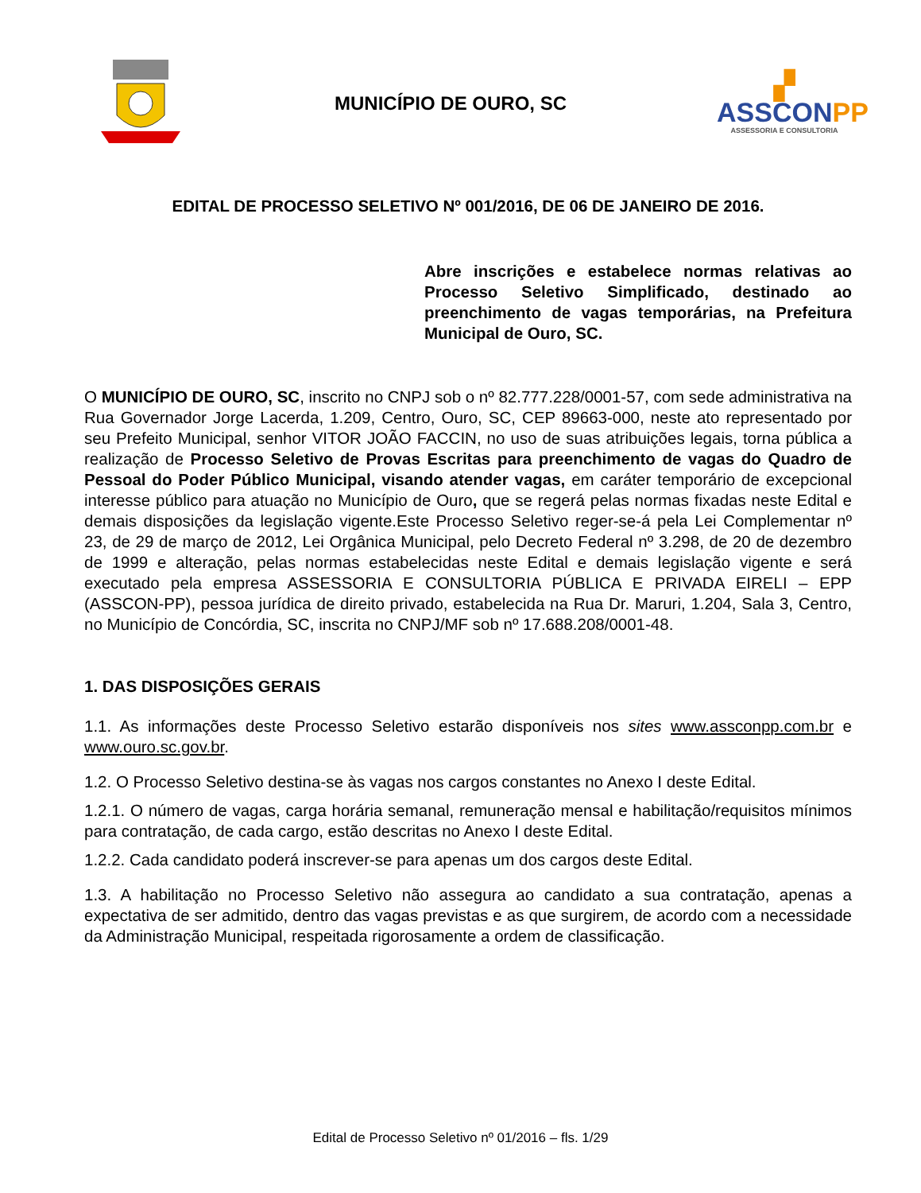MUNICÍPIO DE OURO, SC
▞
ASSCONPP
ASSESSORIA E CONSULTORIA
EDITAL DE PROCESSO SELETIVO Nº 001/2016, DE 06 DE JANEIRO DE 2016.
Abre inscrições e estabelece normas relativas ao Processo Seletivo Simplificado, destinado ao preenchimento de vagas temporárias, na Prefeitura Municipal de Ouro, SC.
O MUNICÍPIO DE OURO, SC, inscrito no CNPJ sob o nº 82.777.228/0001-57, com sede administrativa na Rua Governador Jorge Lacerda, 1.209, Centro, Ouro, SC, CEP 89663-000, neste ato representado por seu Prefeito Municipal, senhor VITOR JOÃO FACCIN, no uso de suas atribuições legais, torna pública a realização de Processo Seletivo de Provas Escritas para preenchimento de vagas do Quadro de Pessoal do Poder Público Municipal, visando atender vagas, em caráter temporário de excepcional interesse público para atuação no Município de Ouro, que se regerá pelas normas fixadas neste Edital e demais disposições da legislação vigente.Este Processo Seletivo reger-se-á pela Lei Complementar nº 23, de 29 de março de 2012, Lei Orgânica Municipal, pelo Decreto Federal nº 3.298, de 20 de dezembro de 1999 e alteração, pelas normas estabelecidas neste Edital e demais legislação vigente e será executado pela empresa ASSESSORIA E CONSULTORIA PÚBLICA E PRIVADA EIRELI – EPP (ASSCON-PP), pessoa jurídica de direito privado, estabelecida na Rua Dr. Maruri, 1.204, Sala 3, Centro, no Município de Concórdia, SC, inscrita no CNPJ/MF sob nº 17.688.208/0001-48.
1. DAS DISPOSIÇÕES GERAIS
1.1. As informações deste Processo Seletivo estarão disponíveis nos sites www.assconpp.com.br e www.ouro.sc.gov.br.
1.2. O Processo Seletivo destina-se às vagas nos cargos constantes no Anexo I deste Edital.
1.2.1. O número de vagas, carga horária semanal, remuneração mensal e habilitação/requisitos mínimos para contratação, de cada cargo, estão descritas no Anexo I deste Edital.
1.2.2. Cada candidato poderá inscrever-se para apenas um dos cargos deste Edital.
1.3. A habilitação no Processo Seletivo não assegura ao candidato a sua contratação, apenas a expectativa de ser admitido, dentro das vagas previstas e as que surgirem, de acordo com a necessidade da Administração Municipal, respeitada rigorosamente a ordem de classificação.
Edital de Processo Seletivo nº 01/2016 – fls. 1/29